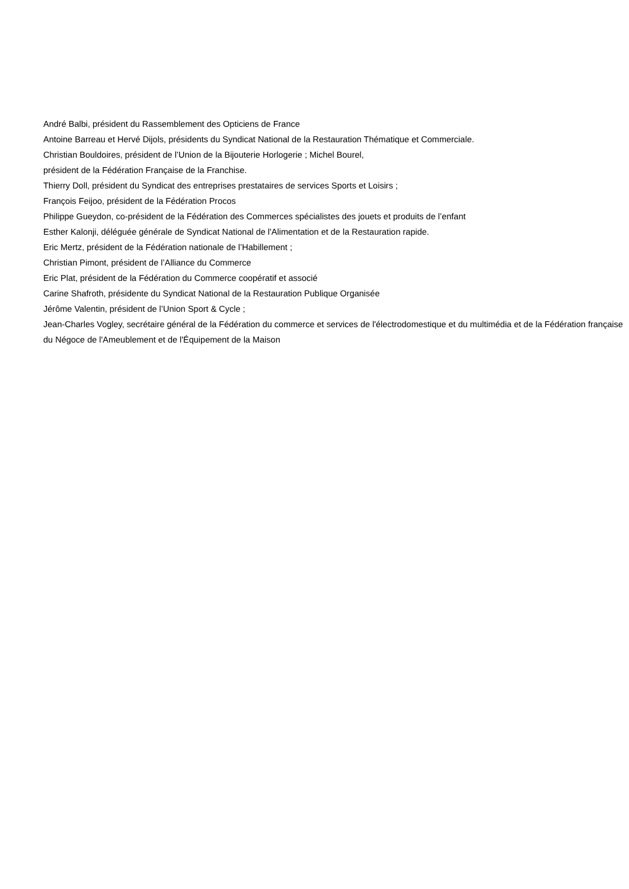André Balbi, président du Rassemblement des Opticiens de France
Antoine Barreau et Hervé Dijols, présidents du Syndicat National de la Restauration Thématique et Commerciale.
Christian Bouldoires, président de l’Union de la Bijouterie Horlogerie ; Michel Bourel,
président de la Fédération Française de la Franchise.
Thierry Doll, président du Syndicat des entreprises prestataires de services Sports et Loisirs ;
François Feijoo, président de la Fédération Procos
Philippe Gueydon, co-président de la Fédération des Commerces spécialistes des jouets et produits de l’enfant
Esther Kalonji, déléguée générale de Syndicat National de l'Alimentation et de la Restauration rapide.
Eric Mertz, président de la Fédération nationale de l’Habillement ;
Christian Pimont, président de l’Alliance du Commerce
Eric Plat, président de la Fédération du Commerce coopératif et associé
Carine Shafroth, présidente du Syndicat National de la Restauration Publique Organisée
Jérôme Valentin, président de l’Union Sport & Cycle ;
Jean-Charles Vogley, secrétaire général de la Fédération du commerce et services de l'électrodomestique et du multimédia et de la Fédération française du Négoce de l'Ameublement et de l'Équipement de la Maison